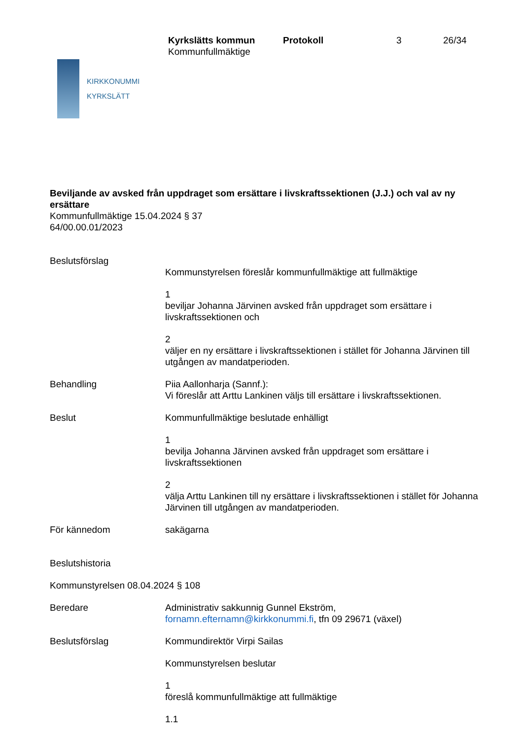KIRKKONUMMI
KYRKSLÄTT
Kyrkslätts kommun
Kommunfullmäktige
Protokoll 3 26/34
Beviljande av avsked från uppdraget som ersättare i livskraftssektionen (J.J.) och val av ny ersättare
Kommunfullmäktige 15.04.2024 § 37
64/00.00.01/2023
Beslutsförslag
Kommunstyrelsen föreslår kommunfullmäktige att fullmäktige
1
beviljar Johanna Järvinen avsked från uppdraget som ersättare i livskraftssektionen och
2
väljer en ny ersättare i livskraftssektionen i stället för Johanna Järvinen till utgången av mandatperioden.
Behandling Piia Aallonharja (Sannf.):
Vi föreslår att Arttu Lankinen väljs till ersättare i livskraftssektionen.
Beslut Kommunfullmäktige beslutade enhälligt
1
bevilja Johanna Järvinen avsked från uppdraget som ersättare i livskraftssektionen
2
välja Arttu Lankinen till ny ersättare i livskraftssektionen i stället för Johanna Järvinen till utgången av mandatperioden.
För kännedom sakägarna
Beslutshistoria
Kommunstyrelsen 08.04.2024 § 108
Beredare Administrativ sakkunnig Gunnel Ekström,
fornamn.efternamn@kirkkonummi.fi, tfn 09 29671 (växel)
Beslutsförslag Kommundirektör Virpi Sailas
Kommunstyrelsen beslutar
1
föreslå kommunfullmäktige att fullmäktige
1.1